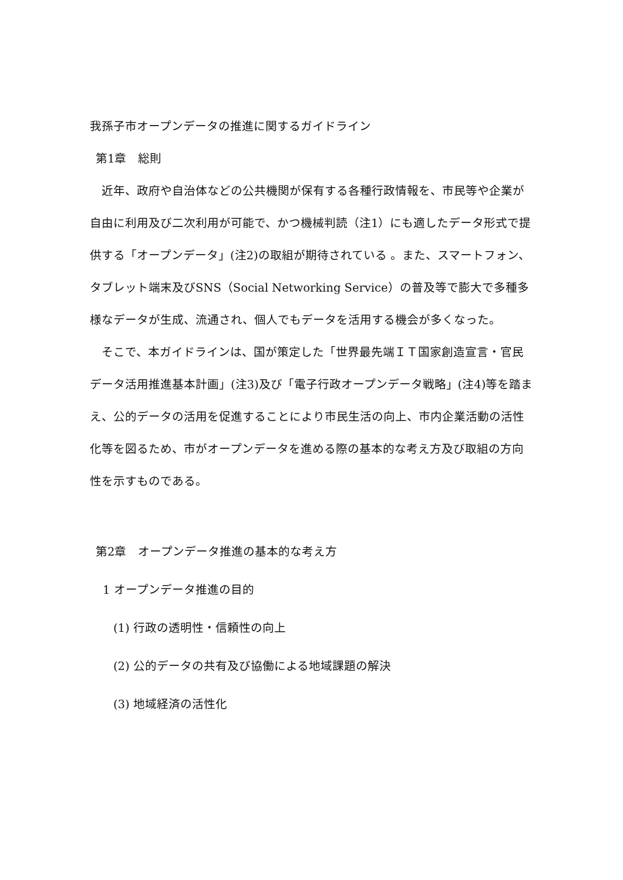我孫子市オープンデータの推進に関するガイドライン
第1章　総則
近年、政府や自治体などの公共機関が保有する各種行政情報を、市民等や企業が自由に利用及び二次利用が可能で、かつ機械判読（注1）にも適したデータ形式で提供する「オープンデータ」(注2)の取組が期待されている 。また、スマートフォン、タブレット端末及びSNS（Social Networking Service）の普及等で膨大で多種多様なデータが生成、流通され、個人でもデータを活用する機会が多くなった。
そこで、本ガイドラインは、国が策定した「世界最先端ＩＴ国家創造宣言・官民データ活用推進基本計画」(注3)及び「電子行政オープンデータ戦略」(注4)等を踏まえ、公的データの活用を促進することにより市民生活の向上、市内企業活動の活性化等を図るため、市がオープンデータを進める際の基本的な考え方及び取組の方向性を示すものである。
第2章　オープンデータ推進の基本的な考え方
1 オープンデータ推進の目的
(1) 行政の透明性・信頼性の向上
(2) 公的データの共有及び協働による地域課題の解決
(3) 地域経済の活性化